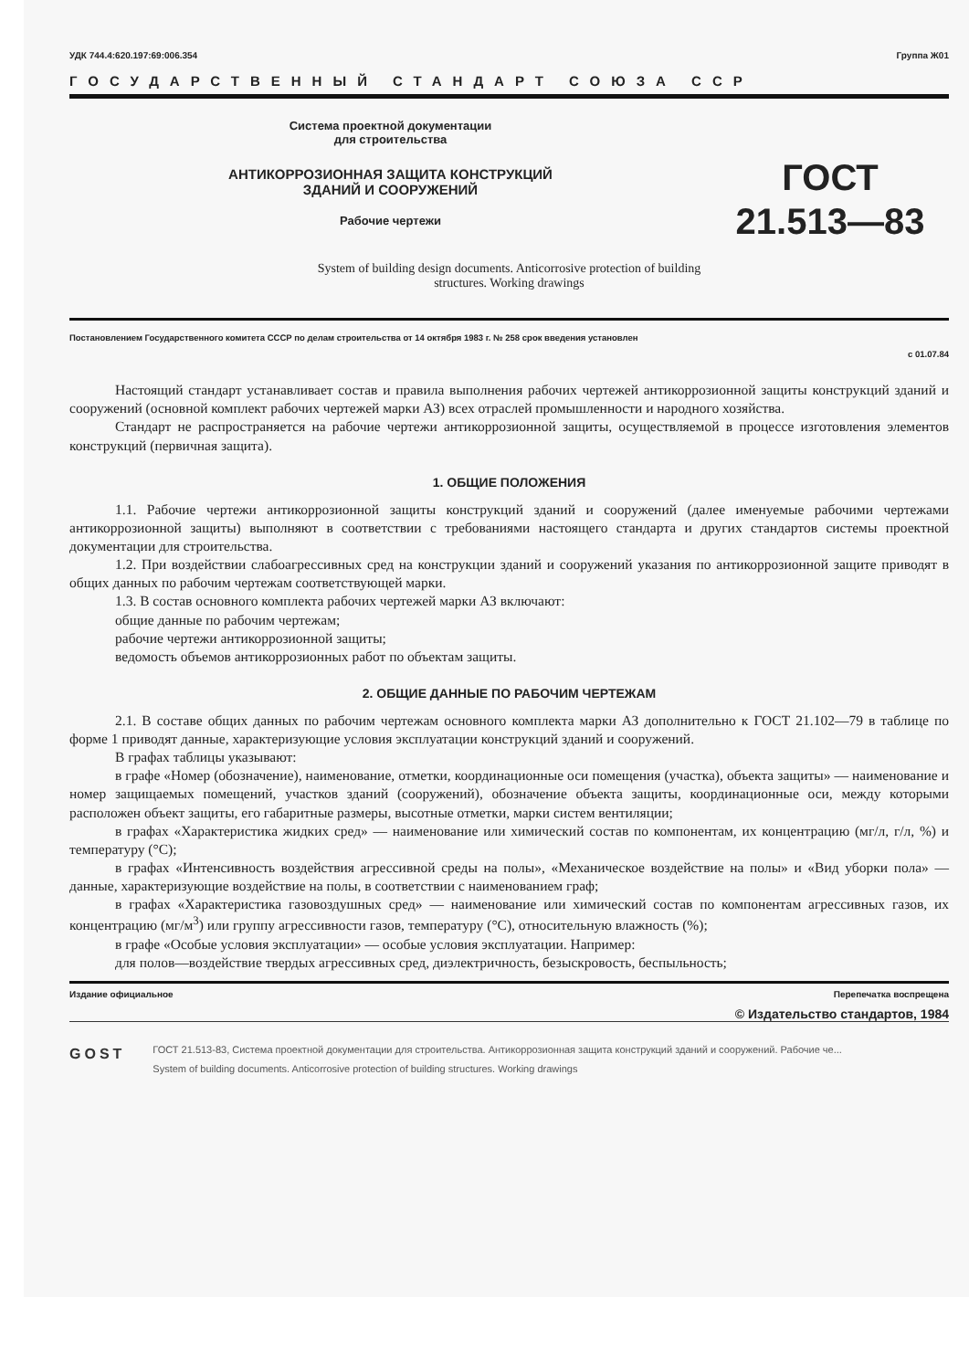УДК 744.4:620.197:69:006.354 Группа Ж01
ГОСУДАРСТВЕННЫЙ СТАНДАРТ СОЮЗА ССР
Система проектной документации
для строительства
АНТИКОРРОЗИОННАЯ ЗАЩИТА КОНСТРУКЦИЙ
ЗДАНИЙ И СООРУЖЕНИЙ
Рабочие чертежи
ГОСТ
21.513—83
System of building design documents. Anticorrosive protection of building
structures. Working drawings
Постановлением Государственного комитета СССР по делам строительства от 14 октября 1983 г. № 258 срок введения установлен
с 01.07.84
Настоящий стандарт устанавливает состав и правила выполнения рабочих чертежей антикоррозионной защиты конструкций зданий и сооружений (основной комплект рабочих чертежей марки АЗ) всех отраслей промышленности и народного хозяйства.
Стандарт не распространяется на рабочие чертежи антикоррозионной защиты, осуществляемой в процессе изготовления элементов конструкций (первичная защита).
1. ОБЩИЕ ПОЛОЖЕНИЯ
1.1. Рабочие чертежи антикоррозионной защиты конструкций зданий и сооружений (далее именуемые рабочими чертежами антикоррозионной защиты) выполняют в соответствии с требованиями настоящего стандарта и других стандартов системы проектной документации для строительства.
1.2. При воздействии слабоагрессивных сред на конструкции зданий и сооружений указания по антикоррозионной защите приводят в общих данных по рабочим чертежам соответствующей марки.
1.3. В состав основного комплекта рабочих чертежей марки АЗ включают:
общие данные по рабочим чертежам;
рабочие чертежи антикоррозионной защиты;
ведомость объемов антикоррозионных работ по объектам защиты.
2. ОБЩИЕ ДАННЫЕ ПО РАБОЧИМ ЧЕРТЕЖАМ
2.1. В составе общих данных по рабочим чертежам основного комплекта марки АЗ дополнительно к ГОСТ 21.102—79 в таблице по форме 1 приводят данные, характеризующие условия эксплуатации конструкций зданий и сооружений.
В графах таблицы указывают:
в графе «Номер (обозначение), наименование, отметки, координационные оси помещения (участка), объекта защиты» — наименование и номер защищаемых помещений, участков зданий (сооружений), обозначение объекта защиты, координационные оси, между которыми расположен объект защиты, его габаритные размеры, высотные отметки, марки систем вентиляции;
в графах «Характеристика жидких сред» — наименование или химический состав по компонентам, их концентрацию (мг/л, г/л, %) и температуру (°С);
в графах «Интенсивность воздействия агрессивной среды на полы», «Механическое воздействие на полы» и «Вид уборки пола» — данные, характеризующие воздействие на полы, в соответствии с наименованием граф;
в графах «Характеристика газовоздушных сред» — наименование или химический состав по компонентам агрессивных газов, их концентрацию (мг/м<sup>3</sup>) или группу агрессивности газов, температуру (°С), относительную влажность (%);
в графе «Особые условия эксплуатации» — особые условия эксплуатации. Например:
для полов—воздействие твердых агрессивных сред, диэлектричность, безыскровость, беспыльность;
Издание официальное Перепечатка воспрещена
© Издательство стандартов, 1984
GOST
ГОСТ 21.513-83, Система проектной документации для строительства. Антикоррозионная защита конструкций зданий и сооружений. Рабочие че...
System of building documents. Anticorrosive protection of building structures. Working drawings